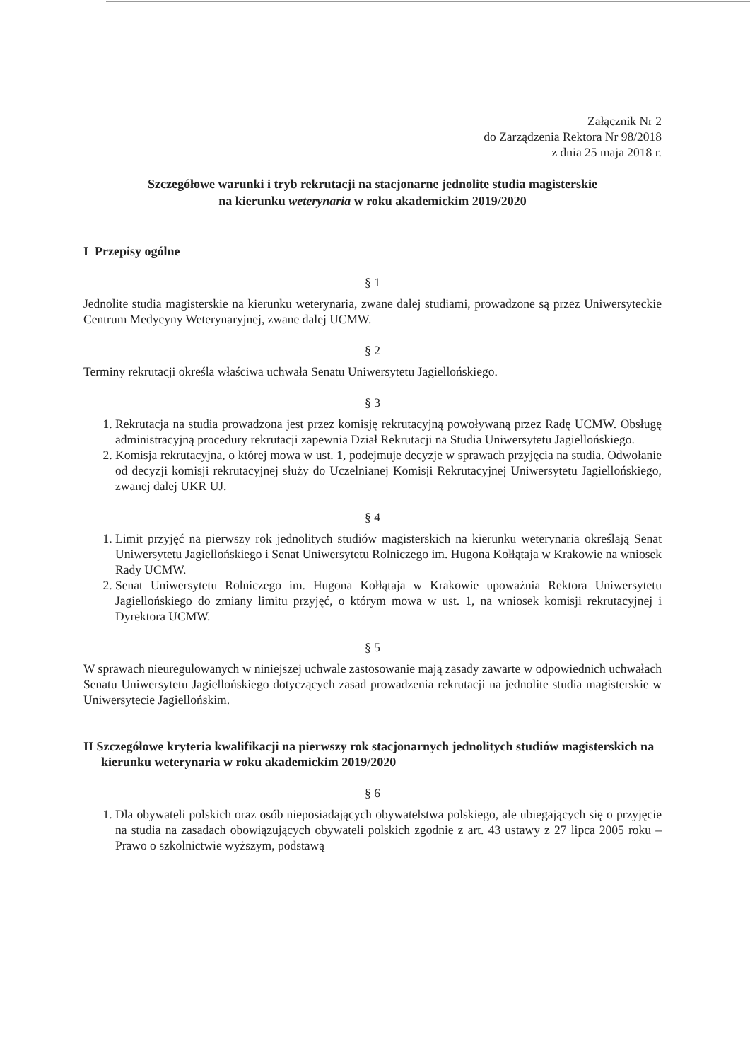Załącznik Nr 2
do Zarządzenia Rektora Nr 98/2018
z dnia 25 maja 2018 r.
Szczegółowe warunki i tryb rekrutacji na stacjonarne jednolite studia magisterskie
na kierunku weterynaria w roku akademickim 2019/2020
I Przepisy ogólne
§ 1
Jednolite studia magisterskie na kierunku weterynaria, zwane dalej studiami, prowadzone są przez Uniwersyteckie Centrum Medycyny Weterynaryjnej, zwane dalej UCMW.
§ 2
Terminy rekrutacji określa właściwa uchwała Senatu Uniwersytetu Jagiellońskiego.
§ 3
1. Rekrutacja na studia prowadzona jest przez komisję rekrutacyjną powoływaną przez Radę UCMW. Obsługę administracyjną procedury rekrutacji zapewnia Dział Rekrutacji na Studia Uniwersytetu Jagiellońskiego.
2. Komisja rekrutacyjna, o której mowa w ust. 1, podejmuje decyzje w sprawach przyjęcia na studia. Odwołanie od decyzji komisji rekrutacyjnej służy do Uczelnianej Komisji Rekrutacyjnej Uniwersytetu Jagiellońskiego, zwanej dalej UKR UJ.
§ 4
1. Limit przyjęć na pierwszy rok jednolitych studiów magisterskich na kierunku weterynaria określają Senat Uniwersytetu Jagiellońskiego i Senat Uniwersytetu Rolniczego im. Hugona Kołłątaja w Krakowie na wniosek Rady UCMW.
2. Senat Uniwersytetu Rolniczego im. Hugona Kołłątaja w Krakowie upoważnia Rektora Uniwersytetu Jagiellońskiego do zmiany limitu przyjęć, o którym mowa w ust. 1, na wniosek komisji rekrutacyjnej i Dyrektora UCMW.
§ 5
W sprawach nieuregulowanych w niniejszej uchwale zastosowanie mają zasady zawarte w odpowiednich uchwałach Senatu Uniwersytetu Jagiellońskiego dotyczących zasad prowadzenia rekrutacji na jednolite studia magisterskie w Uniwersytecie Jagiellońskim.
II Szczegółowe kryteria kwalifikacji na pierwszy rok stacjonarnych jednolitych studiów magisterskich na kierunku weterynaria w roku akademickim 2019/2020
§ 6
1. Dla obywateli polskich oraz osób nieposiadających obywatelstwa polskiego, ale ubiegających się o przyjęcie na studia na zasadach obowiązujących obywateli polskich zgodnie z art. 43 ustawy z 27 lipca 2005 roku – Prawo o szkolnictwie wyższym, podstawą